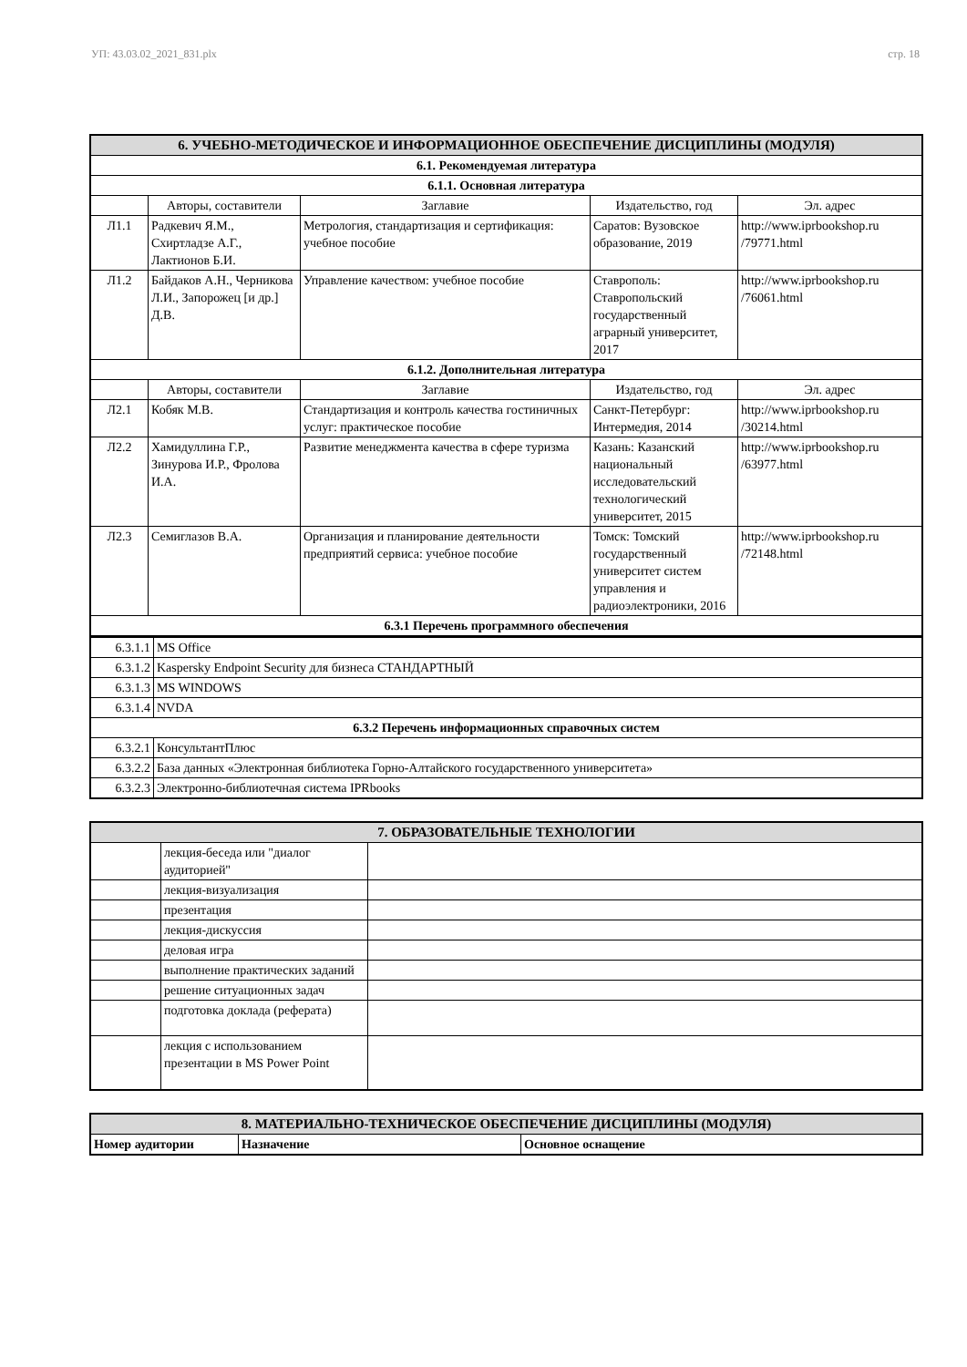УП: 43.03.02_2021_831.plx стр. 18
| 6. УЧЕБНО-МЕТОДИЧЕСКОЕ И ИНФОРМАЦИОННОЕ ОБЕСПЕЧЕНИЕ ДИСЦИПЛИНЫ (МОДУЛЯ) | | | | |
| 6.1. Рекомендуемая литература | | | | |
| 6.1.1. Основная литература | | | | |
| | Авторы, составители | Заглавие | Издательство, год | Эл. адрес |
| Л1.1 | Радкевич Я.М., Схиртладзе А.Г., Лактионов Б.И. | Метрология, стандартизация и сертификация: учебное пособие | Саратов: Вузовское образование, 2019 | http://www.iprbookshop.ru /79771.html |
| Л1.2 | Байдаков А.Н., Черникова Л.И., Запорожец [и др.] Д.В. | Управление качеством: учебное пособие | Ставрополь: Ставропольский государственный аграрный университет, 2017 | http://www.iprbookshop.ru /76061.html |
| 6.1.2. Дополнительная литература | | | | |
| | Авторы, составители | Заглавие | Издательство, год | Эл. адрес |
| Л2.1 | Кобяк М.В. | Стандартизация и контроль качества гостиничных услуг: практическое пособие | Санкт-Петербург: Интермедия, 2014 | http://www.iprbookshop.ru /30214.html |
| Л2.2 | Хамидуллина Г.Р., Зинурова И.Р., Фролова И.А. | Развитие менеджмента качества в сфере туризма | Казань: Казанский национальный исследовательский технологический университет, 2015 | http://www.iprbookshop.ru /63977.html |
| Л2.3 | Семиглазов В.А. | Организация и планирование деятельности предприятий сервиса: учебное пособие | Томск: Томский государственный университет систем управления и радиоэлектроники, 2016 | http://www.iprbookshop.ru /72148.html |
| 6.3.1 Перечень программного обеспечения | | | | |
| 6.3.1.1 | MS Office |
| 6.3.1.2 | Kaspersky Endpoint Security для бизнеса СТАНДАРТНЫЙ |
| 6.3.1.3 | MS WINDOWS |
| 6.3.1.4 | NVDA |
| 6.3.2 Перечень информационных справочных систем | |
| 6.3.2.1 | КонсультантПлюс |
| 6.3.2.2 | База данных «Электронная библиотека Горно-Алтайского государственного университета» |
| 6.3.2.3 | Электронно-библиотечная система IPRbooks |
| 7. ОБРАЗОВАТЕЛЬНЫЕ ТЕХНОЛОГИИ | | |
| | лекция-беседа или "диалог аудиторией" | |
| | лекция-визуализация | |
| | презентация | |
| | лекция-дискуссия | |
| | деловая игра | |
| | выполнение практических заданий | |
| | решение ситуационных задач | |
| | подготовка доклада (реферата) | |
| | лекция с использованием презентации в MS Power Point | |
| 8. МАТЕРИАЛЬНО-ТЕХНИЧЕСКОЕ ОБЕСПЕЧЕНИЕ ДИСЦИПЛИНЫ (МОДУЛЯ) | | |
| Номер аудитории | Назначение | Основное оснащение |